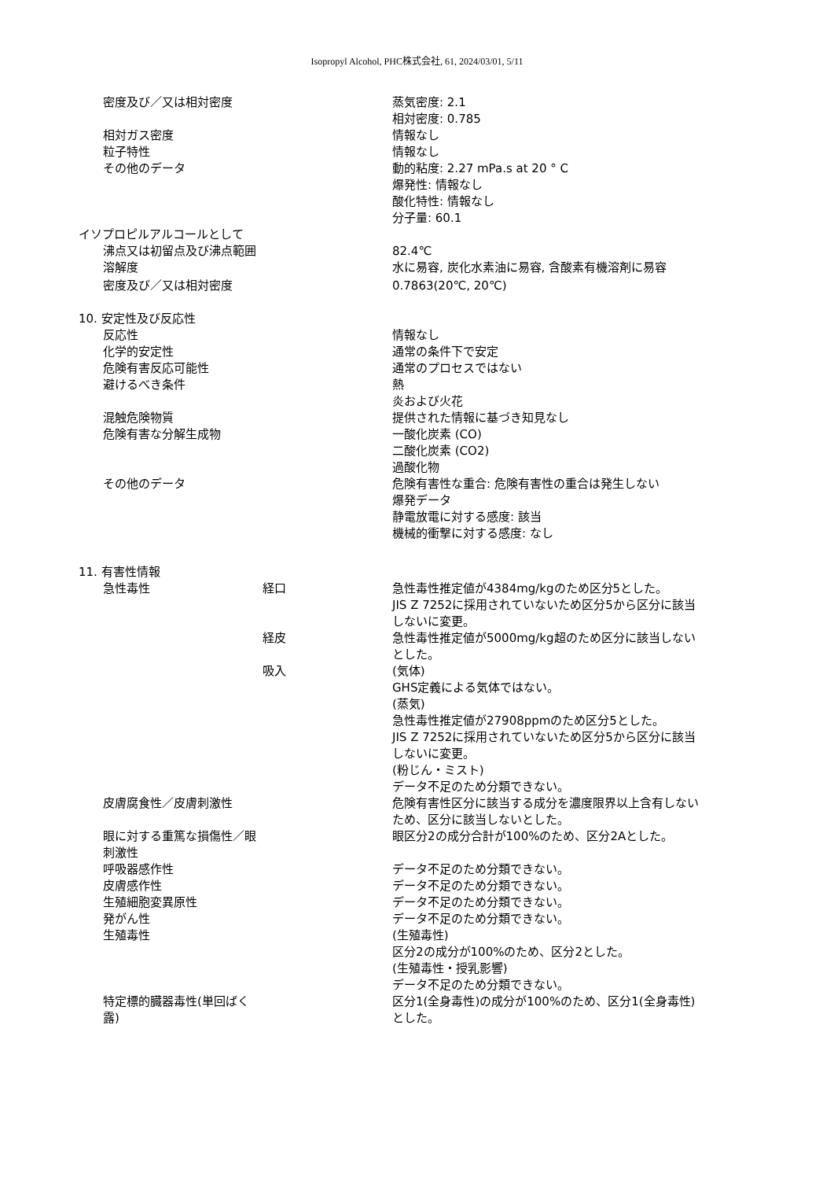Isopropyl Alcohol, PHC株式会社, 61, 2024/03/01, 5/11
密度及び／又は相対密度 蒸気密度: 2.1
相対密度: 0.785
相対ガス密度 情報なし
粒子特性 情報なし
その他のデータ 動的粘度: 2.27 mPa.s at 20 ° C
爆発性: 情報なし
酸化特性: 情報なし
分子量: 60.1
イソプロピルアルコールとして
沸点又は初留点及び沸点範囲 82.4℃
溶解度 水に易容, 炭化水素油に易容, 含酸素有機溶剤に易容
密度及び／又は相対密度 0.7863(20℃, 20℃)
10. 安定性及び反応性
反応性 情報なし
化学的安定性 通常の条件下で安定
危険有害反応可能性 通常のプロセスではない
避けるべき条件 熱
炎および火花
混触危険物質 提供された情報に基づき知見なし
危険有害な分解生成物 一酸化炭素 (CO)
二酸化炭素 (CO2)
過酸化物
その他のデータ 危険有害性な重合: 危険有害性の重合は発生しない
爆発データ
静電放電に対する感度: 該当
機械的衝撃に対する感度: なし
11. 有害性情報
急性毒性 経口 急性毒性推定値が4384mg/kgのため区分5とした。
JIS Z 7252に採用されていないため区分5から区分に該当しないに変更。
経皮 急性毒性推定値が5000mg/kg超のため区分に該当しないとした。
吸入 (気体)
GHS定義による気体ではない。
(蒸気)
急性毒性推定値が27908ppmのため区分5とした。
JIS Z 7252に採用されていないため区分5から区分に該当しないに変更。
(粉じん・ミスト)
データ不足のため分類できない。
皮膚腐食性／皮膚刺激性 危険有害性区分に該当する成分を濃度限界以上含有しないため、区分に該当しないとした。
眼に対する重篤な損傷性／眼刺激性
眼区分2の成分合計が100%のため、区分2Aとした。
呼吸器感作性 データ不足のため分類できない。
皮膚感作性 データ不足のため分類できない。
生殖細胞変異原性 データ不足のため分類できない。
発がん性 データ不足のため分類できない。
生殖毒性 (生殖毒性)
区分2の成分が100%のため、区分2とした。
(生殖毒性・授乳影響)
データ不足のため分類できない。
特定標的臓器毒性(単回ばく露)
区分1(全身毒性)の成分が100%のため、区分1(全身毒性)とした。